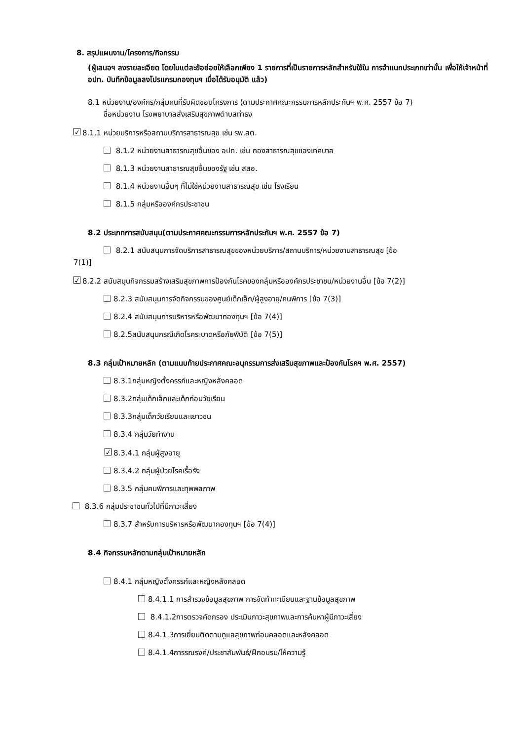8. สรุปแผนงาน/โครงการ/กิจกรรม
(ผู้เสนอฯ ลงรายละเอียด โดยในแต่ละข้อย่อยให้เลือกเพียง 1 รายการที่เป็นรายการหลักสำหรับใช้ใน การจำแนกประเภทเท่านั้น เพื่อให้เจ้าหน้าที่ อปท. บันทึกข้อมูลลงโปรแกรมกองทุนฯ เมื่อได้รับอนุมัติ แล้ว)
8.1 หน่วยงาน/องค์กร/กลุ่มคนที่รับผิดชอบโครงการ (ตามประกาศคณะกรรมการหลักประกันฯ พ.ศ. 2557 ข้อ 7)
ชื่อหน่วยงาน โรงพยาบาลส่งเสริมสุขภาพตำบลท่าธง
☑8.1.1 หน่วยบริการหรือสถานบริการสาธารณสุข เช่น รพ.สต.
8.1.2 หน่วยงานสาธารณสุขอื่นของ อปท. เช่น กองสาธารณสุขของเทศบาล
8.1.3 หน่วยงานสาธารณสุขอื่นของรัฐ เช่น สสอ.
8.1.4 หน่วยงานอื่นๆ ที่ไม่ใช่หน่วยงานสาธารณสุข เช่น โรงเรียน
8.1.5 กลุ่มหรือองค์กรประชาชน
8.2 ประเภทการสนับสนุน(ตามประกาศคณะกรรมการหลักประกันฯ พ.ศ. 2557 ข้อ 7)
8.2.1 สนับสนุนการจัดบริการสาธารณสุขของหน่วยบริการ/สถานบริการ/หน่วยงานสาธารณสุข [ข้อ
7(1)]
☑8.2.2 สนับสนุนกิจกรรมสร้างเสริมสุขภาพการป้องกันโรคของกลุ่มหรือองค์กรประชาชน/หน่วยงานอื่น [ข้อ 7(2)]
8.2.3 สนับสนุนการจัดกิจกรรมของศูนย์เด็กเล็ก/ผู้สูงอายุ/คนพิการ [ข้อ 7(3)]
8.2.4 สนับสนุนการบริหารหรือพัฒนากองทุนฯ [ข้อ 7(4)]
8.2.5สนับสนุนกรณีเกิดโรคระบาดหรือภัยพิบัติ [ข้อ 7(5)]
8.3 กลุ่มเป้าหมายหลัก (ตามแนบท้ายประกาศคณะอนุกรรมการส่งเสริมสุขภาพและป้องกันโรคฯ พ.ศ. 2557)
8.3.1กลุ่มหญิงตั้งครรภ์และหญิงหลังคลอด
8.3.2กลุ่มเด็กเล็กและเด็กก่อนวัยเรียน
8.3.3กลุ่มเด็กวัยเรียนและเยาวชน
8.3.4 กลุ่มวัยทำงาน
☑8.3.4.1 กลุ่มผู้สูงอายุ
8.3.4.2 กลุ่มผู้ป่วยโรคเรื้อรัง
8.3.5 กลุ่มคนพิการและทุพพลภาพ
8.3.6 กลุ่มประชาชนทั่วไปที่มีภาวะเสี่ยง
8.3.7 สำหรับการบริหารหรือพัฒนากองทุนฯ [ข้อ 7(4)]
8.4 กิจกรรมหลักตามกลุ่มเป้าหมายหลัก
8.4.1 กลุ่มหญิงตั้งครรภ์และหญิงหลังคลอด
8.4.1.1 การสำรวจข้อมูลสุขภาพ การจัดทำทะเบียนและฐานข้อมูลสุขภาพ
8.4.1.2การตรวจคัดกรอง ประเมินภาวะสุขภาพและการค้นหาผู้มีภาวะเสี่ยง
8.4.1.3การเยี่ยมติดตามดูแลสุขภาพก่อนคลอดและหลังคลอด
8.4.1.4การรณรงค์/ประชาสัมพันธ์/ฝึกอบรม/ให้ความรู้